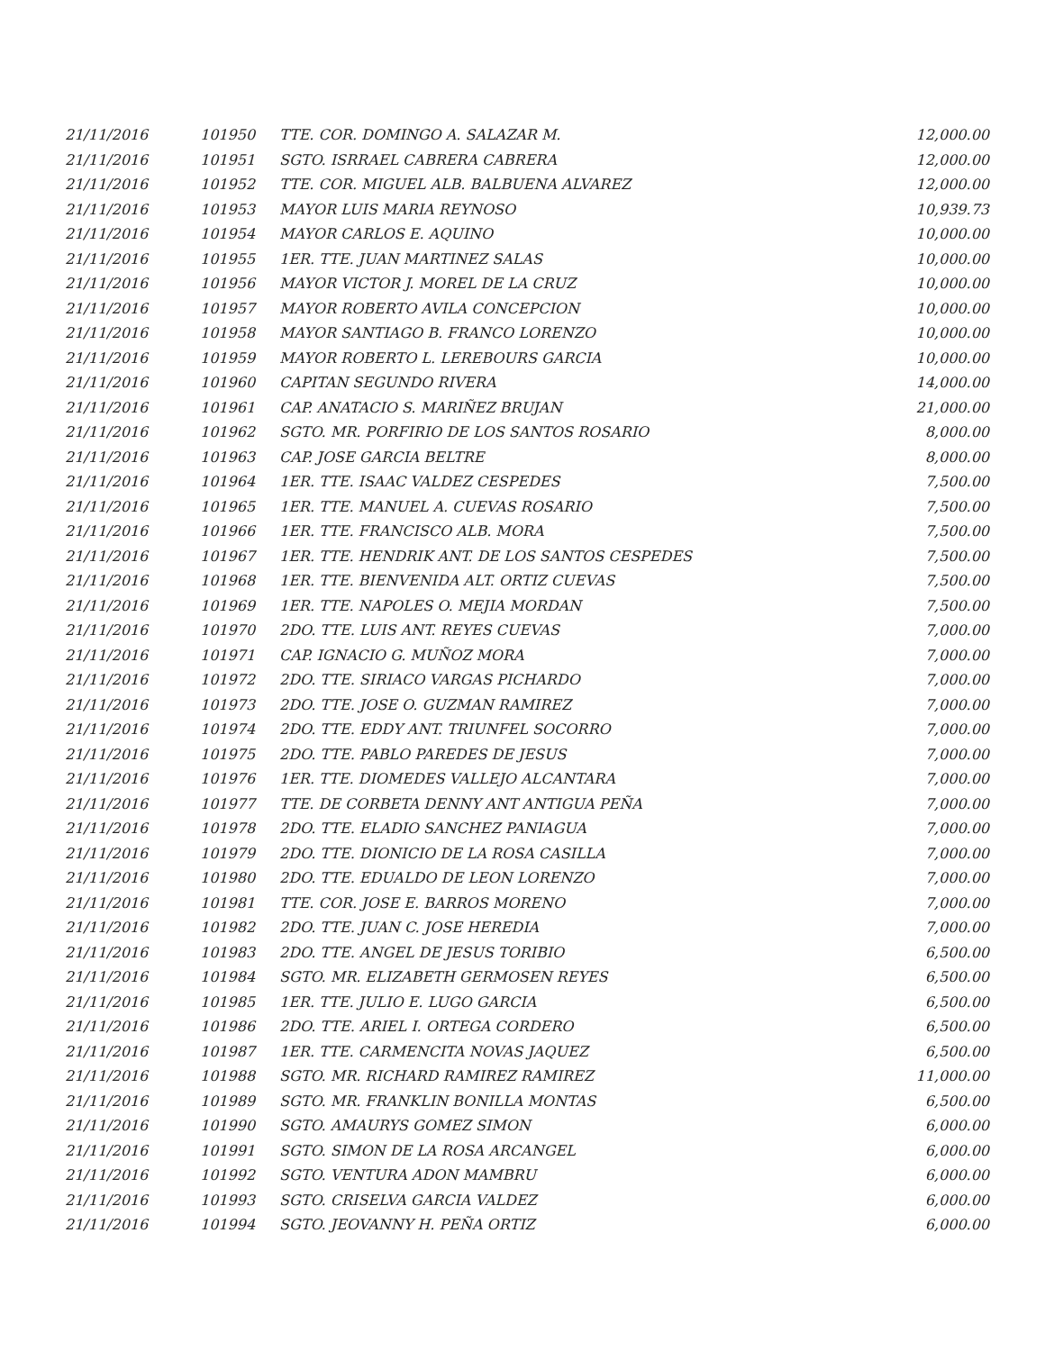| 21/11/2016 | 101950 | TTE. COR. DOMINGO A. SALAZAR M. | 12,000.00 |
| 21/11/2016 | 101951 | SGTO. ISRRAEL CABRERA CABRERA | 12,000.00 |
| 21/11/2016 | 101952 | TTE. COR. MIGUEL ALB. BALBUENA ALVAREZ | 12,000.00 |
| 21/11/2016 | 101953 | MAYOR LUIS MARIA REYNOSO | 10,939.73 |
| 21/11/2016 | 101954 | MAYOR CARLOS E. AQUINO | 10,000.00 |
| 21/11/2016 | 101955 | 1ER. TTE. JUAN MARTINEZ SALAS | 10,000.00 |
| 21/11/2016 | 101956 | MAYOR VICTOR J. MOREL DE LA CRUZ | 10,000.00 |
| 21/11/2016 | 101957 | MAYOR ROBERTO AVILA CONCEPCION | 10,000.00 |
| 21/11/2016 | 101958 | MAYOR SANTIAGO B. FRANCO LORENZO | 10,000.00 |
| 21/11/2016 | 101959 | MAYOR ROBERTO L. LEREBOURS GARCIA | 10,000.00 |
| 21/11/2016 | 101960 | CAPITAN SEGUNDO RIVERA | 14,000.00 |
| 21/11/2016 | 101961 | CAP. ANATACIO S. MARIÑEZ BRUJAN | 21,000.00 |
| 21/11/2016 | 101962 | SGTO. MR. PORFIRIO DE LOS SANTOS ROSARIO | 8,000.00 |
| 21/11/2016 | 101963 | CAP. JOSE GARCIA BELTRE | 8,000.00 |
| 21/11/2016 | 101964 | 1ER. TTE. ISAAC VALDEZ CESPEDES | 7,500.00 |
| 21/11/2016 | 101965 | 1ER. TTE. MANUEL A. CUEVAS ROSARIO | 7,500.00 |
| 21/11/2016 | 101966 | 1ER. TTE. FRANCISCO ALB. MORA | 7,500.00 |
| 21/11/2016 | 101967 | 1ER. TTE. HENDRIK ANT. DE LOS SANTOS CESPEDES | 7,500.00 |
| 21/11/2016 | 101968 | 1ER. TTE. BIENVENIDA ALT. ORTIZ CUEVAS | 7,500.00 |
| 21/11/2016 | 101969 | 1ER. TTE. NAPOLES O. MEJIA MORDAN | 7,500.00 |
| 21/11/2016 | 101970 | 2DO. TTE. LUIS ANT. REYES CUEVAS | 7,000.00 |
| 21/11/2016 | 101971 | CAP. IGNACIO G. MUÑOZ MORA | 7,000.00 |
| 21/11/2016 | 101972 | 2DO. TTE. SIRIACO VARGAS PICHARDO | 7,000.00 |
| 21/11/2016 | 101973 | 2DO. TTE. JOSE O. GUZMAN RAMIREZ | 7,000.00 |
| 21/11/2016 | 101974 | 2DO. TTE. EDDY ANT. TRIUNFEL SOCORRO | 7,000.00 |
| 21/11/2016 | 101975 | 2DO. TTE. PABLO PAREDES DE JESUS | 7,000.00 |
| 21/11/2016 | 101976 | 1ER. TTE. DIOMEDES VALLEJO ALCANTARA | 7,000.00 |
| 21/11/2016 | 101977 | TTE. DE CORBETA DENNY ANT ANTIGUA PEÑA | 7,000.00 |
| 21/11/2016 | 101978 | 2DO. TTE. ELADIO SANCHEZ PANIAGUA | 7,000.00 |
| 21/11/2016 | 101979 | 2DO. TTE. DIONICIO DE LA ROSA CASILLA | 7,000.00 |
| 21/11/2016 | 101980 | 2DO. TTE. EDUALDO DE LEON LORENZO | 7,000.00 |
| 21/11/2016 | 101981 | TTE. COR. JOSE E. BARROS MORENO | 7,000.00 |
| 21/11/2016 | 101982 | 2DO. TTE. JUAN C. JOSE HEREDIA | 7,000.00 |
| 21/11/2016 | 101983 | 2DO. TTE. ANGEL DE JESUS TORIBIO | 6,500.00 |
| 21/11/2016 | 101984 | SGTO. MR. ELIZABETH GERMOSEN REYES | 6,500.00 |
| 21/11/2016 | 101985 | 1ER. TTE. JULIO E. LUGO GARCIA | 6,500.00 |
| 21/11/2016 | 101986 | 2DO. TTE. ARIEL I. ORTEGA CORDERO | 6,500.00 |
| 21/11/2016 | 101987 | 1ER. TTE. CARMENCITA NOVAS JAQUEZ | 6,500.00 |
| 21/11/2016 | 101988 | SGTO. MR. RICHARD RAMIREZ RAMIREZ | 11,000.00 |
| 21/11/2016 | 101989 | SGTO. MR. FRANKLIN BONILLA MONTAS | 6,500.00 |
| 21/11/2016 | 101990 | SGTO. AMAURYS GOMEZ SIMON | 6,000.00 |
| 21/11/2016 | 101991 | SGTO. SIMON DE LA ROSA ARCANGEL | 6,000.00 |
| 21/11/2016 | 101992 | SGTO. VENTURA ADON MAMBRU | 6,000.00 |
| 21/11/2016 | 101993 | SGTO. CRISELVA GARCIA VALDEZ | 6,000.00 |
| 21/11/2016 | 101994 | SGTO. JEOVANNY H. PEÑA ORTIZ | 6,000.00 |